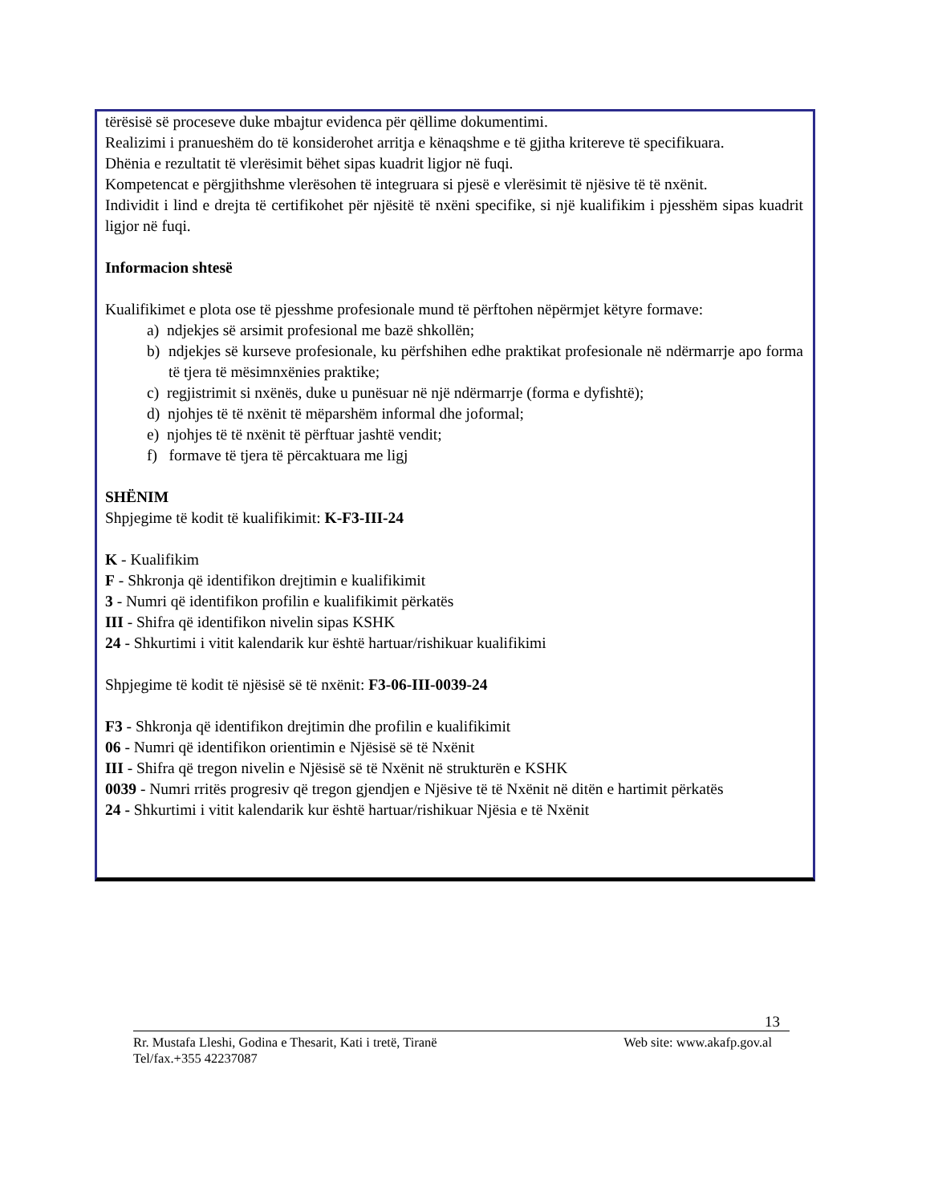tërësisë së proceseve duke mbajtur evidenca për qëllime dokumentimi.
Realizimi i pranueshëm do të konsiderohet arritja e kënaqshme e të gjitha kritereve të specifikuara.
Dhënia e rezultatit të vlerësimit bëhet sipas kuadrit ligjor në fuqi.
Kompetencat e përgjithshme vlerësohen të integruara si pjesë e vlerësimit të njësive të të nxënit.
Individit i lind e drejta të certifikohet për njësitë të nxëni specifike, si një kualifikim i pjesshëm sipas kuadrit ligjor në fuqi.
Informacion shtesë
Kualifikimet e plota ose të pjesshme profesionale mund të përftohen nëpërmjet këtyre formave:
a) ndjekjes së arsimit profesional me bazë shkollën;
b) ndjekjes së kurseve profesionale, ku përfshihen edhe praktikat profesionale në ndërmarrje apo forma të tjera të mësimnxënies praktike;
c) regjistrimit si nxënës, duke u punësuar në një ndërmarrje (forma e dyfishtë);
d) njohjes të të nxënit të mëparshëm informal dhe joformal;
e) njohjes të të nxënit të përftuar jashtë vendit;
f) formave të tjera të përcaktuara me ligj
SHËNIM
Shpjegime të kodit të kualifikimit: K-F3-III-24
K - Kualifikim
F - Shkronja që identifikon drejtimin e kualifikimit
3 - Numri që identifikon profilin e kualifikimit përkatës
III - Shifra që identifikon nivelin sipas KSHK
24 - Shkurtimi i vitit kalendarik kur është hartuar/rishikuar kualifikimi
Shpjegime të kodit të njësisë së të nxënit: F3-06-III-0039-24
F3 - Shkronja që identifikon drejtimin dhe profilin e kualifikimit
06 - Numri që identifikon orientimin e Njësisë së të Nxënit
III - Shifra që tregon nivelin e Njësisë së të Nxënit në strukturën e KSHK
0039 - Numri rritës progresiv që tregon gjendjen e Njësive të të Nxënit në ditën e hartimit përkatës
24 - Shkurtimi i vitit kalendarik kur është hartuar/rishikuar Njësia e të Nxënit
13
Rr. Mustafa Lleshi, Godina e Thesarit, Kati i tretë, Tiranë Web site: www.akafp.gov.al
Tel/fax.+355 42237087